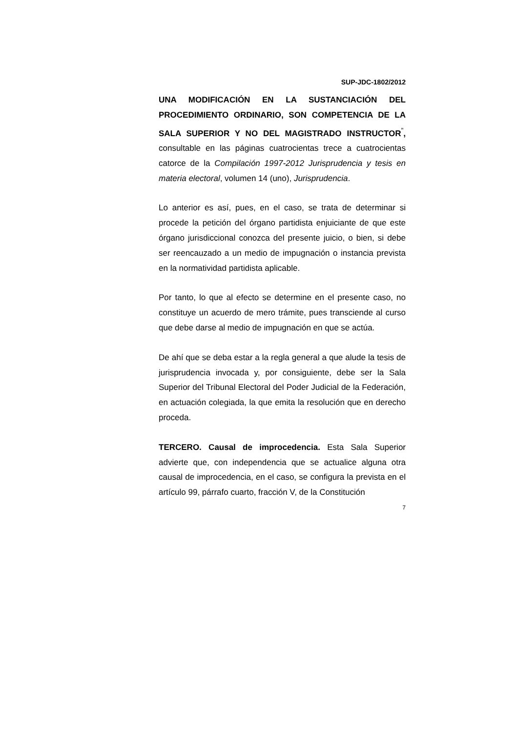SUP-JDC-1802/2012
UNA MODIFICACIÓN EN LA SUSTANCIACIÓN DEL PROCEDIMIENTO ORDINARIO, SON COMPETENCIA DE LA SALA SUPERIOR Y NO DEL MAGISTRADO INSTRUCTOR<sup>”</sup>, consultable en las páginas cuatrocientas trece a cuatrocientas catorce de la Compilación 1997-2012 Jurisprudencia y tesis en materia electoral, volumen 14 (uno), Jurisprudencia.
Lo anterior es así, pues, en el caso, se trata de determinar si procede la petición del órgano partidista enjuiciante de que este órgano jurisdiccional conozca del presente juicio, o bien, si debe ser reencauzado a un medio de impugnación o instancia prevista en la normatividad partidista aplicable.
Por tanto, lo que al efecto se determine en el presente caso, no constituye un acuerdo de mero trámite, pues transciende al curso que debe darse al medio de impugnación en que se actúa.
De ahí que se deba estar a la regla general a que alude la tesis de jurisprudencia invocada y, por consiguiente, debe ser la Sala Superior del Tribunal Electoral del Poder Judicial de la Federación, en actuación colegiada, la que emita la resolución que en derecho proceda.
TERCERO. Causal de improcedencia. Esta Sala Superior advierte que, con independencia que se actualice alguna otra causal de improcedencia, en el caso, se configura la prevista en el artículo 99, párrafo cuarto, fracción V, de la Constitución
7